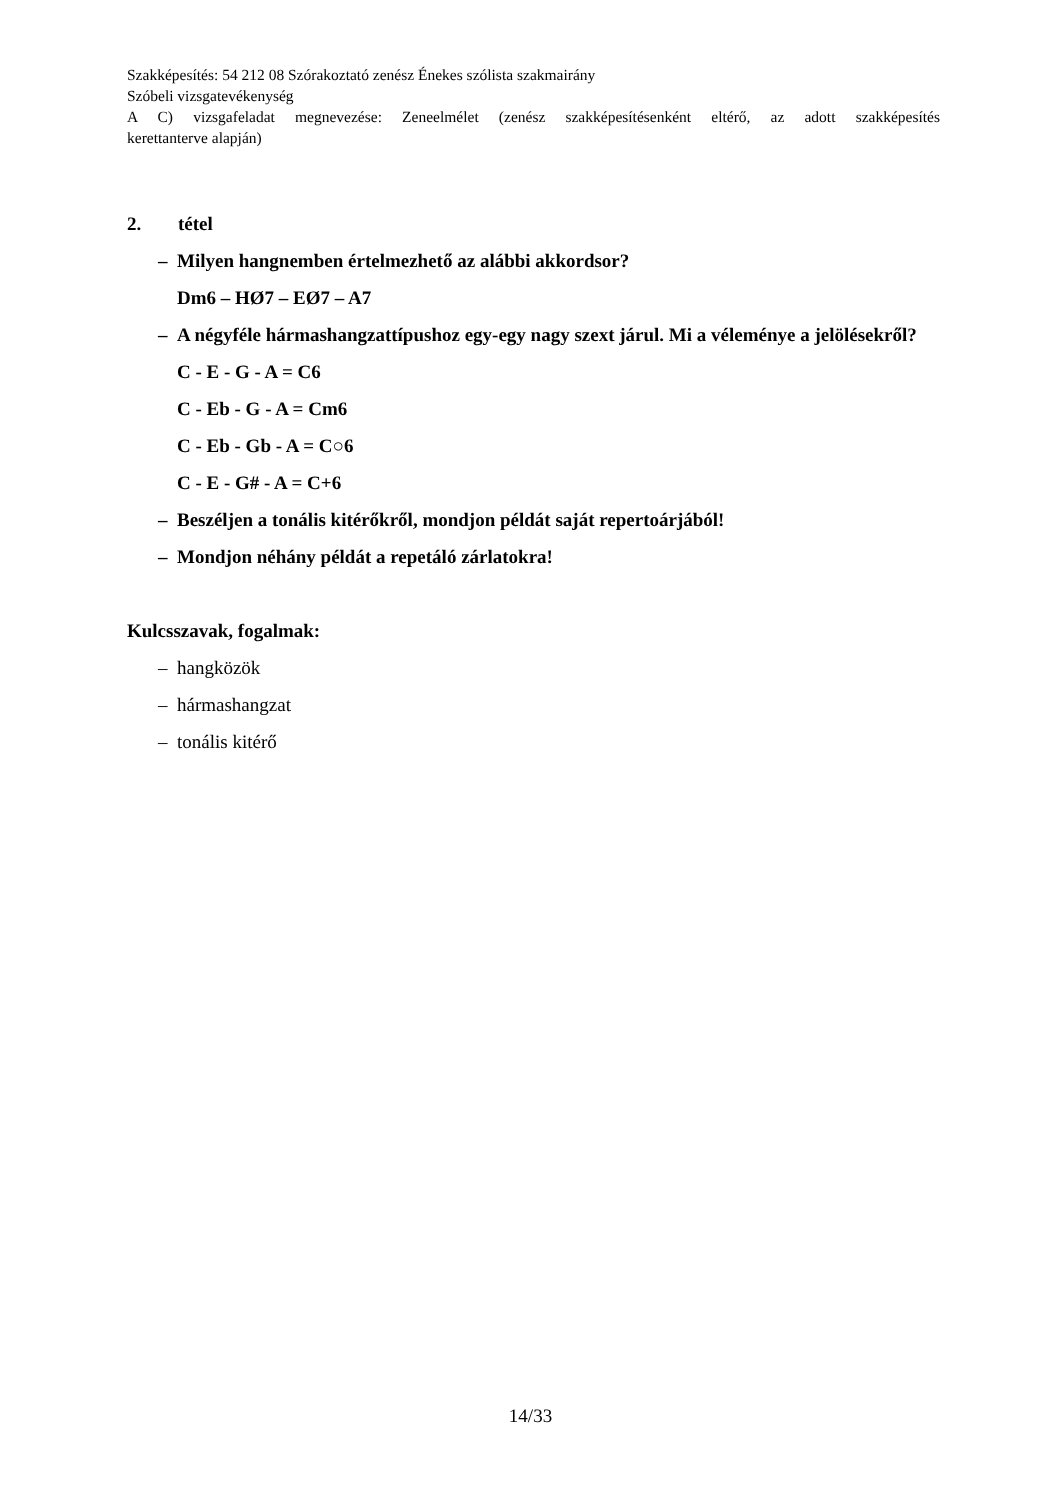Szakképesítés: 54 212 08 Szórakoztató zenész Énekes szólista szakmairány
Szóbeli vizsgatevékenység
A C) vizsgafeladat megnevezése: Zeneelmélet (zenész szakképesítésenként eltérő, az adott szakképesítés
kerettanterve alapján)
2. tétel
– Milyen hangnemben értelmezhető az alábbi akkordsor?
Dm6 – HØ7 – EØ7 – A7
– A négyféle hármashangzattípushoz egy-egy nagy szext járul. Mi a véleménye a jelölésekről?
C - E - G - A = C6
C - Eb - G - A = Cm6
C - Eb - Gb - A = C○6
C - E - G# - A = C+6
– Beszéljen a tonális kitérőkről, mondjon példát saját repertoárjából!
– Mondjon néhány példát a repetáló zárlatokra!
Kulcsszavak, fogalmak:
– hangközök
– hármashangzat
– tonális kitérő
14/33